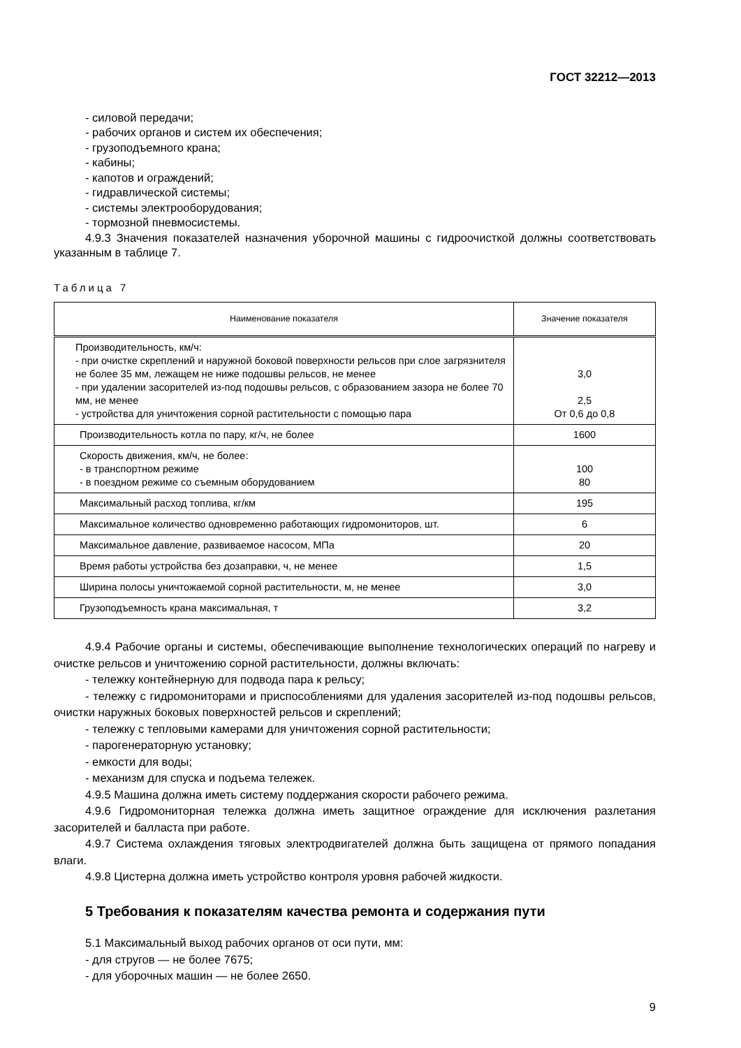ГОСТ 32212—2013
- силовой передачи;
- рабочих органов и систем их обеспечения;
- грузоподъемного крана;
- кабины;
- капотов и ограждений;
- гидравлической системы;
- системы электрооборудования;
- тормозной пневмосистемы.
4.9.3 Значения показателей назначения уборочной машины с гидроочисткой должны соответствовать указанным в таблице 7.
Таблица 7
| Наименование показателя | Значение показателя |
| --- | --- |
| Производительность, км/ч: - при очистке скреплений и наружной боковой поверхности рельсов при слое загрязнителя не более 35 мм, лежащем не ниже подошвы рельсов, не менее - при удалении засорителей из-под подошвы рельсов, с образованием зазора не более 70 мм, не менее - устройства для уничтожения сорной растительности с помощью пара | 3,0 2,5 От 0,6 до 0,8 |
| Производительность котла по пару, кг/ч, не более | 1600 |
| Скорость движения, км/ч, не более: - в транспортном режиме - в поездном режиме со съемным оборудованием | 100 80 |
| Максимальный расход топлива, кг/км | 195 |
| Максимальное количество одновременно работающих гидромониторов, шт. | 6 |
| Максимальное давление, развиваемое насосом, МПа | 20 |
| Время работы устройства без дозаправки, ч, не менее | 1,5 |
| Ширина полосы уничтожаемой сорной растительности, м, не менее | 3,0 |
| Грузоподъемность крана максимальная, т | 3,2 |
4.9.4 Рабочие органы и системы, обеспечивающие выполнение технологических операций по нагреву и очистке рельсов и уничтожению сорной растительности, должны включать:
- тележку контейнерную для подвода пара к рельсу;
- тележку с гидромониторами и приспособлениями для удаления засорителей из-под подошвы рельсов, очистки наружных боковых поверхностей рельсов и скреплений;
- тележку с тепловыми камерами для уничтожения сорной растительности;
- парогенераторную установку;
- емкости для воды;
- механизм для спуска и подъема тележек.
4.9.5 Машина должна иметь систему поддержания скорости рабочего режима.
4.9.6 Гидромониторная тележка должна иметь защитное ограждение для исключения разлетания засорителей и балласта при работе.
4.9.7 Система охлаждения тяговых электродвигателей должна быть защищена от прямого попадания влаги.
4.9.8 Цистерна должна иметь устройство контроля уровня рабочей жидкости.
5 Требования к показателям качества ремонта и содержания пути
5.1 Максимальный выход рабочих органов от оси пути, мм:
- для стругов — не более 7675;
- для уборочных машин — не более 2650.
9